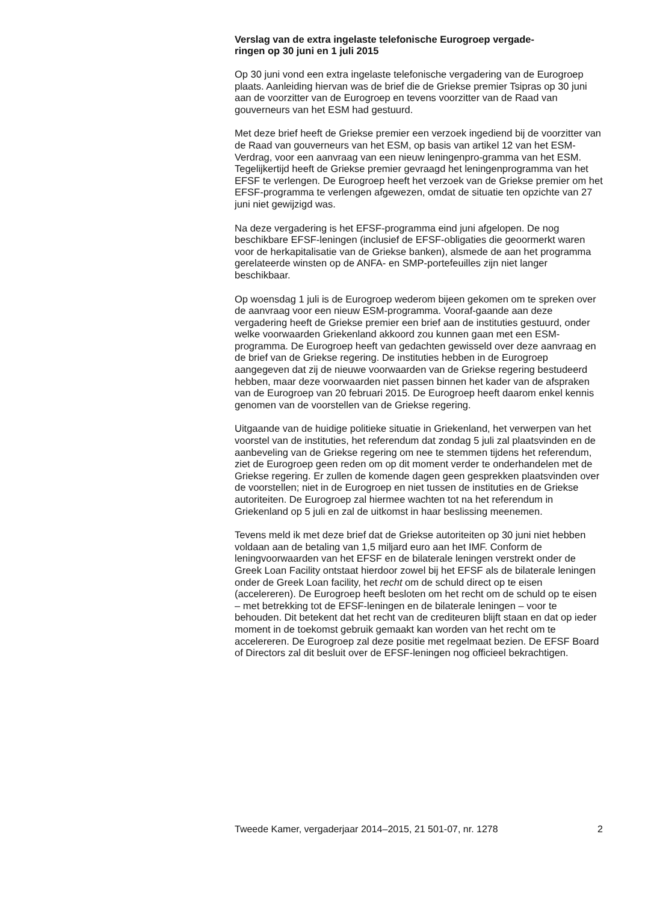Verslag van de extra ingelaste telefonische Eurogroep vergade-
ringen op 30 juni en 1 juli 2015
Op 30 juni vond een extra ingelaste telefonische vergadering van de Eurogroep plaats. Aanleiding hiervan was de brief die de Griekse premier Tsipras op 30 juni aan de voorzitter van de Eurogroep en tevens voorzitter van de Raad van gouverneurs van het ESM had gestuurd.
Met deze brief heeft de Griekse premier een verzoek ingediend bij de voorzitter van de Raad van gouverneurs van het ESM, op basis van artikel 12 van het ESM-Verdrag, voor een aanvraag van een nieuw leningenpro-gramma van het ESM. Tegelijkertijd heeft de Griekse premier gevraagd het leningenprogramma van het EFSF te verlengen. De Eurogroep heeft het verzoek van de Griekse premier om het EFSF-programma te verlengen afgewezen, omdat de situatie ten opzichte van 27 juni niet gewijzigd was.
Na deze vergadering is het EFSF-programma eind juni afgelopen. De nog beschikbare EFSF-leningen (inclusief de EFSF-obligaties die geoormerkt waren voor de herkapitalisatie van de Griekse banken), alsmede de aan het programma gerelateerde winsten op de ANFA- en SMP-portefeuilles zijn niet langer beschikbaar.
Op woensdag 1 juli is de Eurogroep wederom bijeen gekomen om te spreken over de aanvraag voor een nieuw ESM-programma. Vooraf-gaande aan deze vergadering heeft de Griekse premier een brief aan de instituties gestuurd, onder welke voorwaarden Griekenland akkoord zou kunnen gaan met een ESM-programma. De Eurogroep heeft van gedachten gewisseld over deze aanvraag en de brief van de Griekse regering. De instituties hebben in de Eurogroep aangegeven dat zij de nieuwe voorwaarden van de Griekse regering bestudeerd hebben, maar deze voorwaarden niet passen binnen het kader van de afspraken van de Eurogroep van 20 februari 2015. De Eurogroep heeft daarom enkel kennis genomen van de voorstellen van de Griekse regering.
Uitgaande van de huidige politieke situatie in Griekenland, het verwerpen van het voorstel van de instituties, het referendum dat zondag 5 juli zal plaatsvinden en de aanbeveling van de Griekse regering om nee te stemmen tijdens het referendum, ziet de Eurogroep geen reden om op dit moment verder te onderhandelen met de Griekse regering. Er zullen de komende dagen geen gesprekken plaatsvinden over de voorstellen; niet in de Eurogroep en niet tussen de instituties en de Griekse autoriteiten. De Eurogroep zal hiermee wachten tot na het referendum in Griekenland op 5 juli en zal de uitkomst in haar beslissing meenemen.
Tevens meld ik met deze brief dat de Griekse autoriteiten op 30 juni niet hebben voldaan aan de betaling van 1,5 miljard euro aan het IMF. Conform de leningvoorwaarden van het EFSF en de bilaterale leningen verstrekt onder de Greek Loan Facility ontstaat hierdoor zowel bij het EFSF als de bilaterale leningen onder de Greek Loan facility, het recht om de schuld direct op te eisen (accelereren). De Eurogroep heeft besloten om het recht om de schuld op te eisen – met betrekking tot de EFSF-leningen en de bilaterale leningen – voor te behouden. Dit betekent dat het recht van de crediteuren blijft staan en dat op ieder moment in de toekomst gebruik gemaakt kan worden van het recht om te accelereren. De Eurogroep zal deze positie met regelmaat bezien. De EFSF Board of Directors zal dit besluit over de EFSF-leningen nog officieel bekrachtigen.
Tweede Kamer, vergaderjaar 2014–2015, 21 501-07, nr. 1278 2